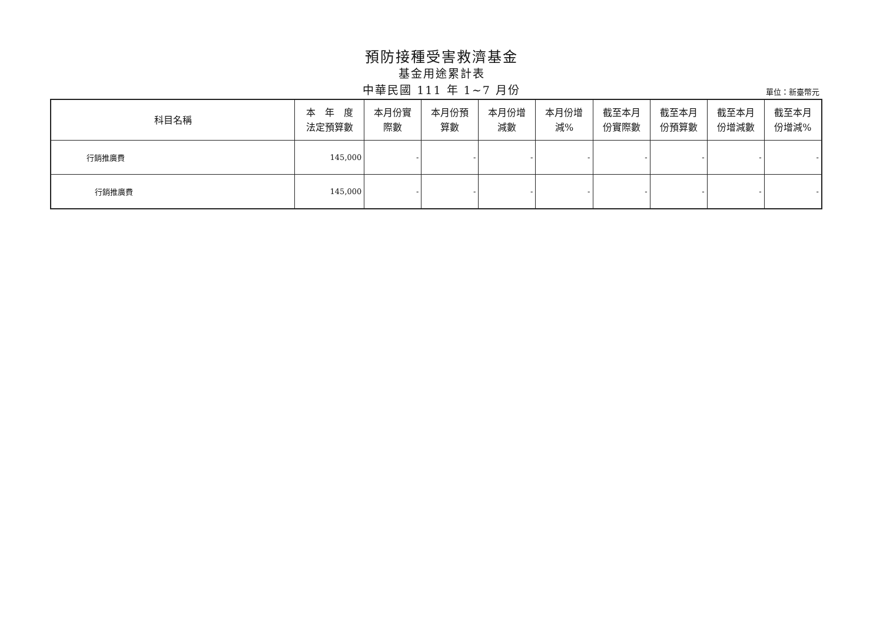預防接種受害救濟基金
基金用途累計表
中華民國 111 年 1~7 月份
單位：新臺幣元
| 科目名稱 | 本 年 度 法定預算數 | 本月份實 際數 | 本月份預 算數 | 本月份增 減數 | 本月份增 減% | 截至本月 份實際數 | 截至本月 份預算數 | 截至本月 份增減數 | 截至本月 份增減% |
| --- | --- | --- | --- | --- | --- | --- | --- | --- | --- |
| 行銷推廣費 | 145,000 | - | - | - | - | - | - | - | - |
| 行銷推廣費 | 145,000 | - | - | - | - | - | - | - | - |